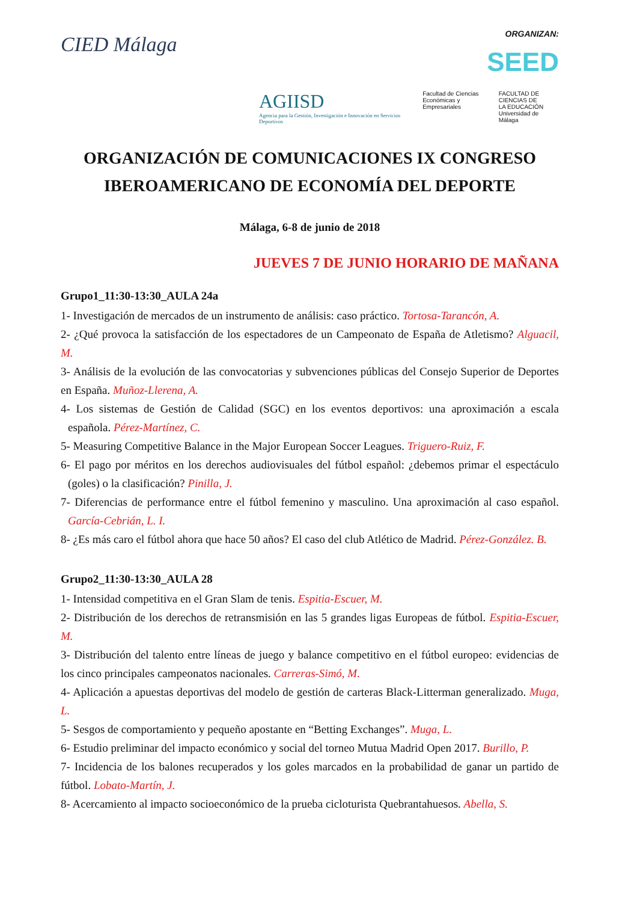CIED Málaga ORGANIZAN:
SEED
AGIISD
Agencia para la Gestión, Investigación e Innovación en Servicios Deportivos
Facultad de Ciencias
Económicas y Empresariales
FACULTAD DE
CIENCIAS DE
LA EDUCACIÓN
Universidad de Málaga
ORGANIZACIÓN DE COMUNICACIONES IX CONGRESO IBEROAMERICANO DE ECONOMÍA DEL DEPORTE
Málaga, 6-8 de junio de 2018
JUEVES 7 DE JUNIO HORARIO DE MAÑANA
Grupo1_11:30-13:30_AULA 24a
1- Investigación de mercados de un instrumento de análisis: caso práctico. Tortosa-Tarancón, A.
2- ¿Qué provoca la satisfacción de los espectadores de un Campeonato de España de Atletismo? Alguacil, M.
3- Análisis de la evolución de las convocatorias y subvenciones públicas del Consejo Superior de Deportes en España. Muñoz-Llerena, A.
4- Los sistemas de Gestión de Calidad (SGC) en los eventos deportivos: una aproximación a escala española. Pérez-Martínez, C.
5- Measuring Competitive Balance in the Major European Soccer Leagues. Triguero-Ruiz, F.
6- El pago por méritos en los derechos audiovisuales del fútbol español: ¿debemos primar el espectáculo (goles) o la clasificación? Pinilla, J.
7- Diferencias de performance entre el fútbol femenino y masculino. Una aproximación al caso español. García-Cebrián, L. I.
8- ¿Es más caro el fútbol ahora que hace 50 años? El caso del club Atlético de Madrid. Pérez-González. B.
Grupo2_11:30-13:30_AULA 28
1- Intensidad competitiva en el Gran Slam de tenis. Espitia-Escuer, M.
2- Distribución de los derechos de retransmisión en las 5 grandes ligas Europeas de fútbol. Espitia-Escuer, M.
3- Distribución del talento entre líneas de juego y balance competitivo en el fútbol europeo: evidencias de los cinco principales campeonatos nacionales. Carreras-Simó, M.
4- Aplicación a apuestas deportivas del modelo de gestión de carteras Black-Litterman generalizado. Muga, L.
5- Sesgos de comportamiento y pequeño apostante en “Betting Exchanges”. Muga, L.
6- Estudio preliminar del impacto económico y social del torneo Mutua Madrid Open 2017. Burillo, P.
7- Incidencia de los balones recuperados y los goles marcados en la probabilidad de ganar un partido de fútbol. Lobato-Martín, J.
8- Acercamiento al impacto socioeconómico de la prueba cicloturista Quebrantahuesos. Abella, S.